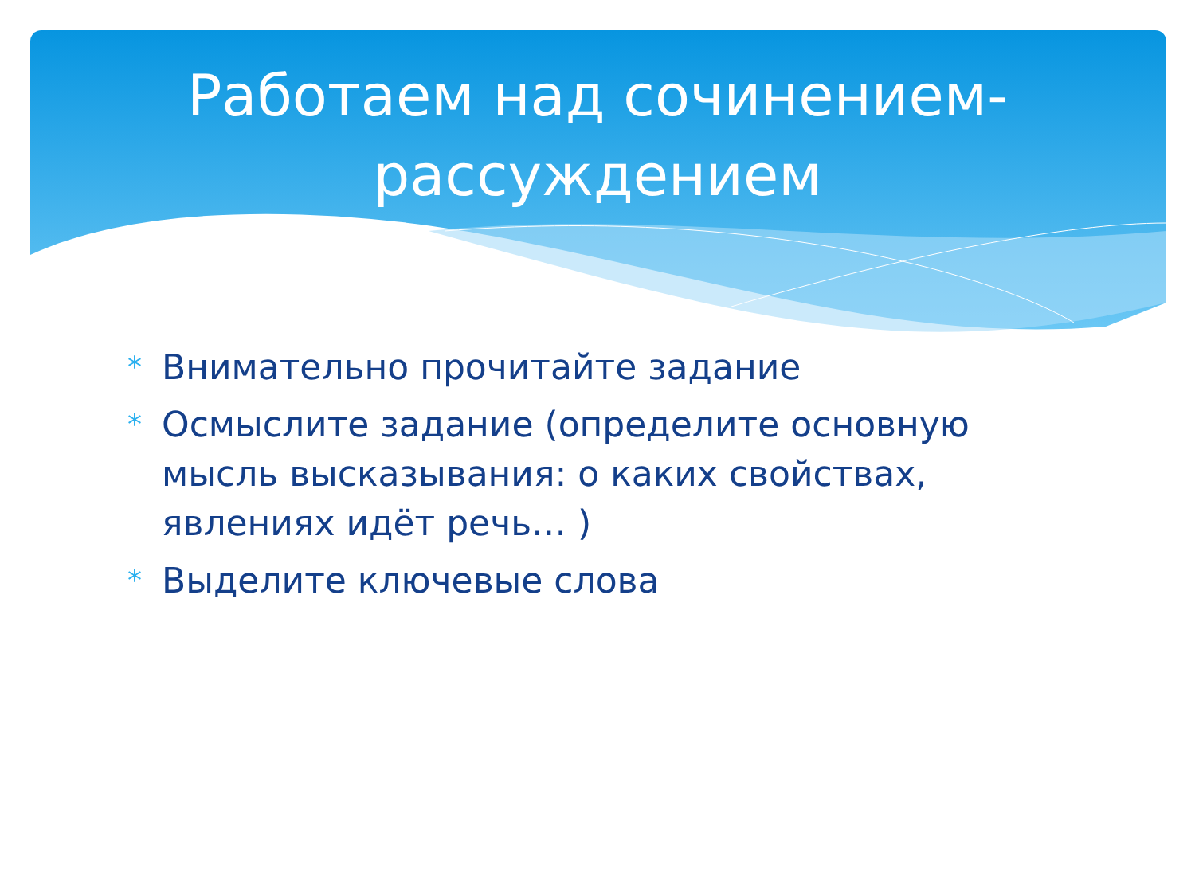Работаем над сочинением-
рассуждением
* Внимательно прочитайте задание
* Осмыслите задание (определите основную мысль высказывания: о каких свойствах, явлениях идёт речь… )
* Выделите ключевые слова